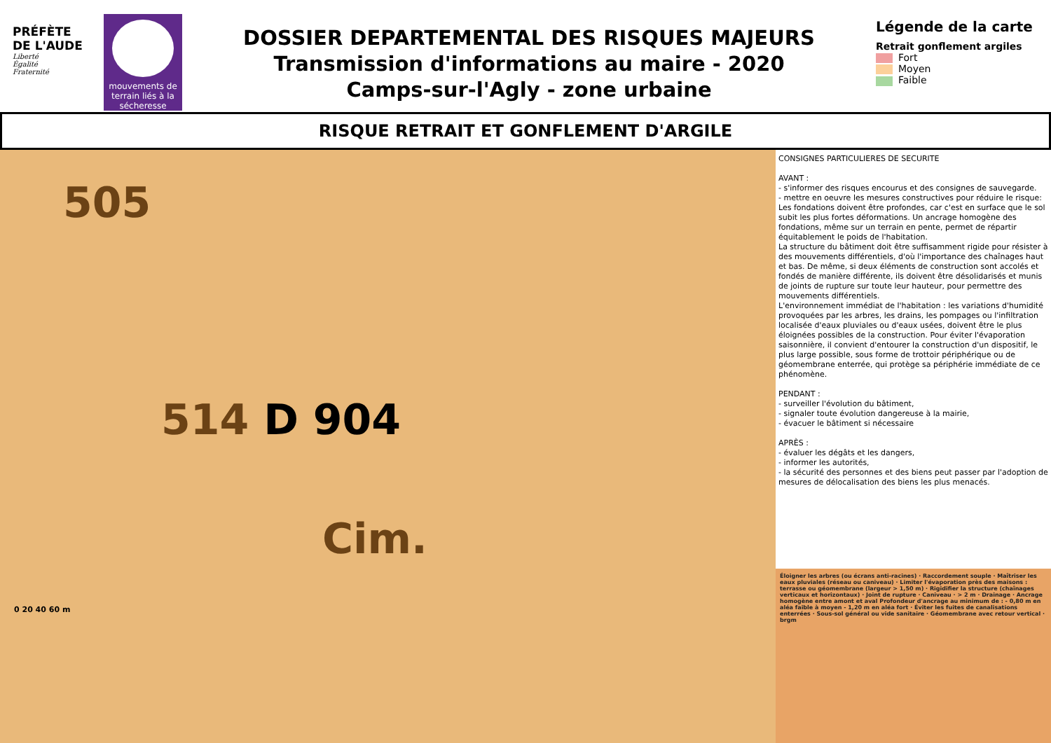PRÉFÈTE
DE L'AUDE
Liberté
Égalité
Fraternité
mouvements de terrain liés à la sécheresse
DOSSIER DEPARTEMENTAL DES RISQUES MAJEURS
Transmission d'informations au maire - 2020
Camps-sur-l'Agly - zone urbaine
Légende de la carte
Retrait gonflement argiles
Fort
Moyen
Faible
RISQUE RETRAIT ET GONFLEMENT D'ARGILE
505
514 D 904
Cim.
0 20 40 60 m
CONSIGNES PARTICULIERES DE SECURITE
AVANT :
- s'informer des risques encourus et des consignes de sauvegarde.
- mettre en oeuvre les mesures constructives pour réduire le risque: Les fondations doivent être profondes, car c'est en surface que le sol subit les plus fortes déformations. Un ancrage homogène des fondations, même sur un terrain en pente, permet de répartir équitablement le poids de l'habitation.
La structure du bâtiment doit être suffisamment rigide pour résister à des mouvements différentiels, d'où l'importance des chaînages haut et bas. De même, si deux éléments de construction sont accolés et fondés de manière différente, ils doivent être désolidarisés et munis de joints de rupture sur toute leur hauteur, pour permettre des mouvements différentiels.
L'environnement immédiat de l'habitation : les variations d'humidité provoquées par les arbres, les drains, les pompages ou l'infiltration localisée d'eaux pluviales ou d'eaux usées, doivent être le plus éloignées possibles de la construction. Pour éviter l'évaporation saisonnière, il convient d'entourer la construction d'un dispositif, le plus large possible, sous forme de trottoir périphérique ou de géomembrane enterrée, qui protège sa périphérie immédiate de ce phénomène.
PENDANT :
- surveiller l'évolution du bâtiment,
- signaler toute évolution dangereuse à la mairie,
- évacuer le bâtiment si nécessaire
APRÈS :
- évaluer les dégâts et les dangers,
- informer les autorités,
- la sécurité des personnes et des biens peut passer par l'adoption de mesures de délocalisation des biens les plus menacés.
Éloigner les arbres (ou écrans anti-racines) · Raccordement souple · Maîtriser les eaux pluviales (réseau ou caniveau) · Limiter l'évaporation près des maisons : terrasse ou géomembrane (largeur > 1,50 m) · Rigidifier la structure (chaînages verticaux et horizontaux) · Joint de rupture · Caniveau · > 2 m · Drainage · Ancrage homogène entre amont et aval Profondeur d'ancrage au minimum de : - 0,80 m en aléa faible à moyen - 1,20 m en aléa fort · Éviter les fuites de canalisations enterrées · Sous-sol général ou vide sanitaire · Géomembrane avec retour vertical · brgm